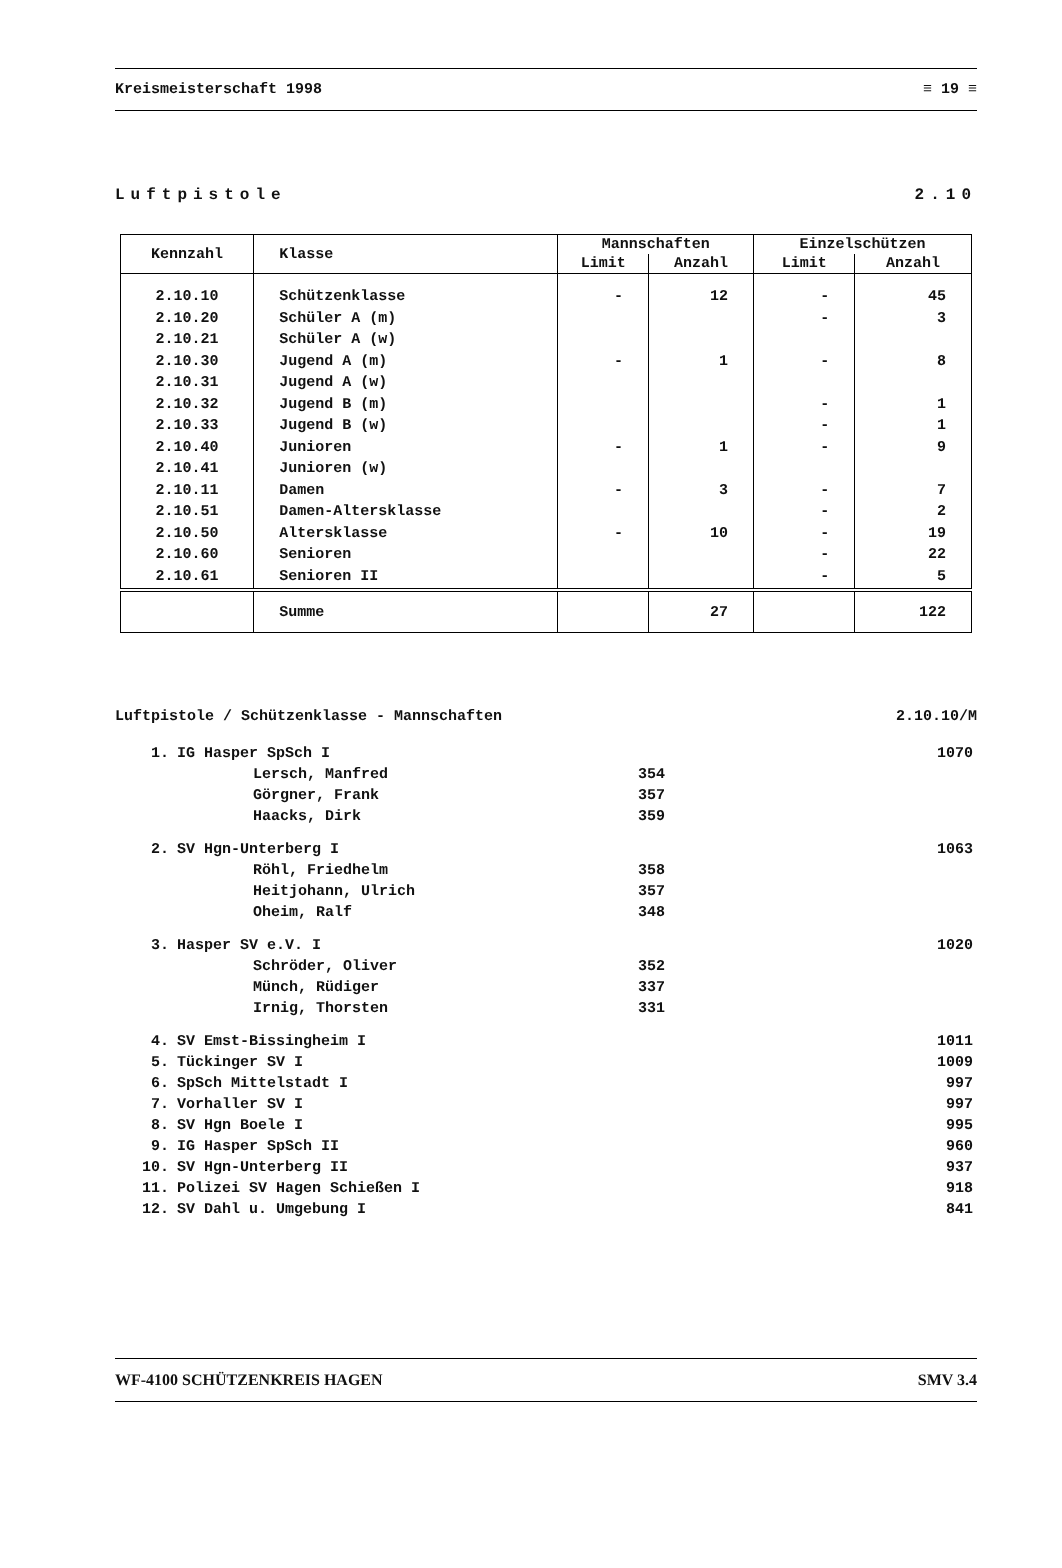Kreismeisterschaft 1998 ≡ 19 ≡
Luftpistole 2.10
| Kennzahl | Klasse | Mannschaften | | Einzelschützen | |
| --- | --- | --- | --- | --- | --- |
| | | Limit | Anzahl | Limit | Anzahl |
| 2.10.10 2.10.20 2.10.21 2.10.30 2.10.31 2.10.32 2.10.33 2.10.40 2.10.41 2.10.11 2.10.51 2.10.50 2.10.60 2.10.61 | Schützenklasse Schüler A (m) Schüler A (w) Jugend A (m) Jugend A (w) Jugend B (m) Jugend B (w) Junioren Junioren (w) Damen Damen-Altersklasse Altersklasse Senioren Senioren II | - - - - - | 12 1 1 3 10 | - - - - - - - - - - - | 45 3 8 1 1 9 7 2 19 22 5 |
| | Summe | | 27 | | 122 |
Luftpistole / Schützenklasse - Mannschaften 2.10.10/M
| 1. | IG Hasper SpSch I | | 1070 |
| | Lersch, Manfred | 354 | |
| | Görgner, Frank | 357 | |
| | Haacks, Dirk | 359 | |
| 2. | SV Hgn-Unterberg I | | 1063 |
| | Röhl, Friedhelm | 358 | |
| | Heitjohann, Ulrich | 357 | |
| | Oheim, Ralf | 348 | |
| 3. | Hasper SV e.V. I | | 1020 |
| | Schröder, Oliver | 352 | |
| | Münch, Rüdiger | 337 | |
| | Irnig, Thorsten | 331 | |
| 4. | SV Emst-Bissingheim I | | 1011 |
| 5. | Tückinger SV I | | 1009 |
| 6. | SpSch Mittelstadt I | | 997 |
| 7. | Vorhaller SV I | | 997 |
| 8. | SV Hgn Boele I | | 995 |
| 9. | IG Hasper SpSch II | | 960 |
| 10. | SV Hgn-Unterberg II | | 937 |
| 11. | Polizei SV Hagen Schießen I | | 918 |
| 12. | SV Dahl u. Umgebung I | | 841 |
WF-4100 SCHÜTZENKREIS HAGEN SMV 3.4